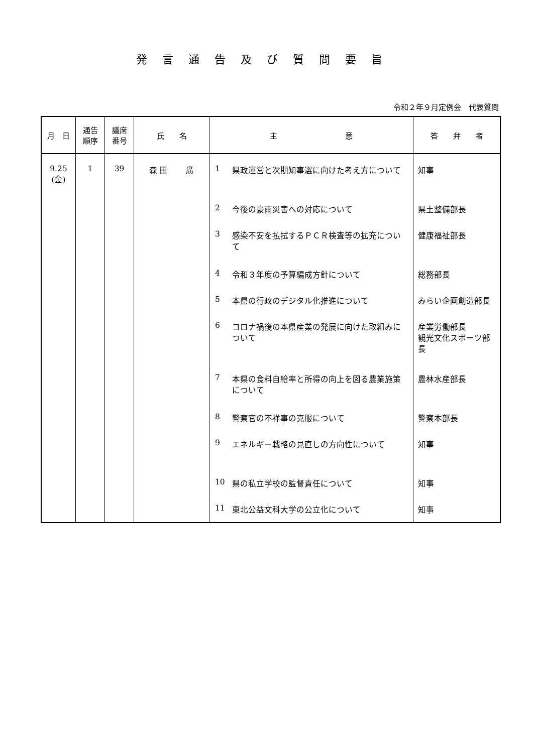発言通告及び質問要旨
令和２年９月定例会　代表質問
| 月 日 | 通告 順序 | 議席 番号 | 氏 名 | 主 意 | 答 弁 者 |
| --- | --- | --- | --- | --- | --- |
| 9.25 (金) | 1 | 39 | 森 田 廣 | 1 県政運営と次期知事選に向けた考え方について 2 今後の豪雨災害への対応について 3 感染不安を払拭するＰＣＲ検査等の拡充について 4 令和３年度の予算編成方針について 5 本県の行政のデジタル化推進について 6 コロナ禍後の本県産業の発展に向けた取組みについて 7 本県の食料自給率と所得の向上を図る農業施策について 8 警察官の不祥事の克服について 9 エネルギー戦略の見直しの方向性について 10 県の私立学校の監督責任について 11 東北公益文科大学の公立化について | 知事 県土整備部長 健康福祉部長 総務部長 みらい企画創造部長 産業労働部長 観光文化スポーツ部長 農林水産部長 警察本部長 知事 知事 知事 |